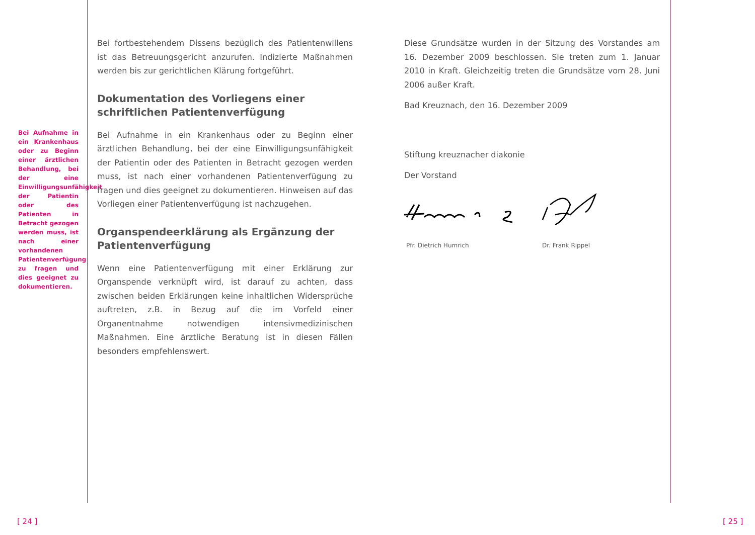Bei Aufnahme in ein Krankenhaus oder zu Beginn einer ärztlichen Behandlung, bei der eine Einwilligungsunfähigkeit der Patientin oder des Patienten in Betracht gezogen werden muss, ist nach einer vorhandenen Patientenverfügung zu fragen und dies geeignet zu dokumentieren.
Bei fortbestehendem Dissens bezüglich des Patientenwillens ist das Betreuungsgericht anzurufen. Indizierte Maßnahmen werden bis zur gerichtlichen Klärung fortgeführt.
Dokumentation des Vorliegens einer schriftlichen Patientenverfügung
Bei Aufnahme in ein Krankenhaus oder zu Beginn einer ärztlichen Behandlung, bei der eine Einwilligungsunfähigkeit der Patientin oder des Patienten in Betracht gezogen werden muss, ist nach einer vorhandenen Patientenverfügung zu fragen und dies geeignet zu dokumentieren. Hinweisen auf das Vorliegen einer Patientenverfügung ist nachzugehen.
Organspendeerklärung als Ergänzung der Patientenverfügung
Wenn eine Patientenverfügung mit einer Erklärung zur Organspende verknüpft wird, ist darauf zu achten, dass zwischen beiden Erklärungen keine inhaltlichen Widersprüche auftreten, z.B. in Bezug auf die im Vorfeld einer Organentnahme notwendigen intensivmedizinischen Maßnahmen. Eine ärztliche Beratung ist in diesen Fällen besonders empfehlenswert.
Diese Grundsätze wurden in der Sitzung des Vorstandes am 16. Dezember 2009 beschlossen. Sie treten zum 1. Januar 2010 in Kraft. Gleichzeitig treten die Grundsätze vom 28. Juni 2006 außer Kraft.
Bad Kreuznach, den 16. Dezember 2009
Stiftung kreuznacher diakonie
Der Vorstand
Pfr. Dietrich Humrich Dr. Frank Rippel
[ 24 ] [ 25 ]